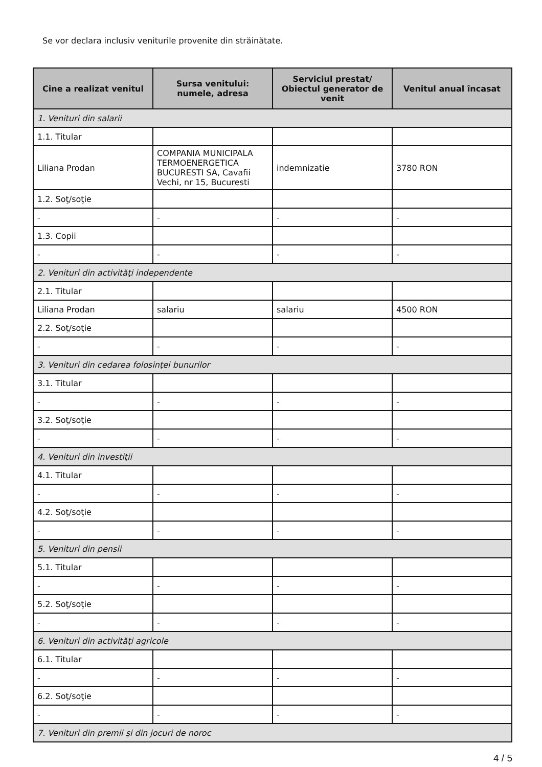Se vor declara inclusiv veniturile provenite din străinătate.
| Cine a realizat venitul | Sursa venitului: numele, adresa | Serviciul prestat/ Obiectul generator de venit | Venitul anual încasat |
| --- | --- | --- | --- |
| 1. Venituri din salarii | | | |
| 1.1. Titular | | | |
| Liliana Prodan | COMPANIA MUNICIPALA TERMOENERGETICA BUCURESTI SA, Cavafii Vechi, nr 15, Bucuresti | indemnizatie | 3780 RON |
| 1.2. Soţ/soţie | | | |
| - | - | - | - |
| 1.3. Copii | | | |
| - | - | - | - |
| 2. Venituri din activităţi independente | | | |
| 2.1. Titular | | | |
| Liliana Prodan | salariu | salariu | 4500 RON |
| 2.2. Soţ/soţie | | | |
| - | - | - | - |
| 3. Venituri din cedarea folosinţei bunurilor | | | |
| 3.1. Titular | | | |
| - | - | - | - |
| 3.2. Soţ/soţie | | | |
| - | - | - | - |
| 4. Venituri din investiţii | | | |
| 4.1. Titular | | | |
| - | - | - | - |
| 4.2. Soţ/soţie | | | |
| - | - | - | - |
| 5. Venituri din pensii | | | |
| 5.1. Titular | | | |
| - | - | - | - |
| 5.2. Soţ/soţie | | | |
| - | - | - | - |
| 6. Venituri din activităţi agricole | | | |
| 6.1. Titular | | | |
| - | - | - | - |
| 6.2. Soţ/soţie | | | |
| - | - | - | - |
| 7. Venituri din premii şi din jocuri de noroc | | | |
4 / 5